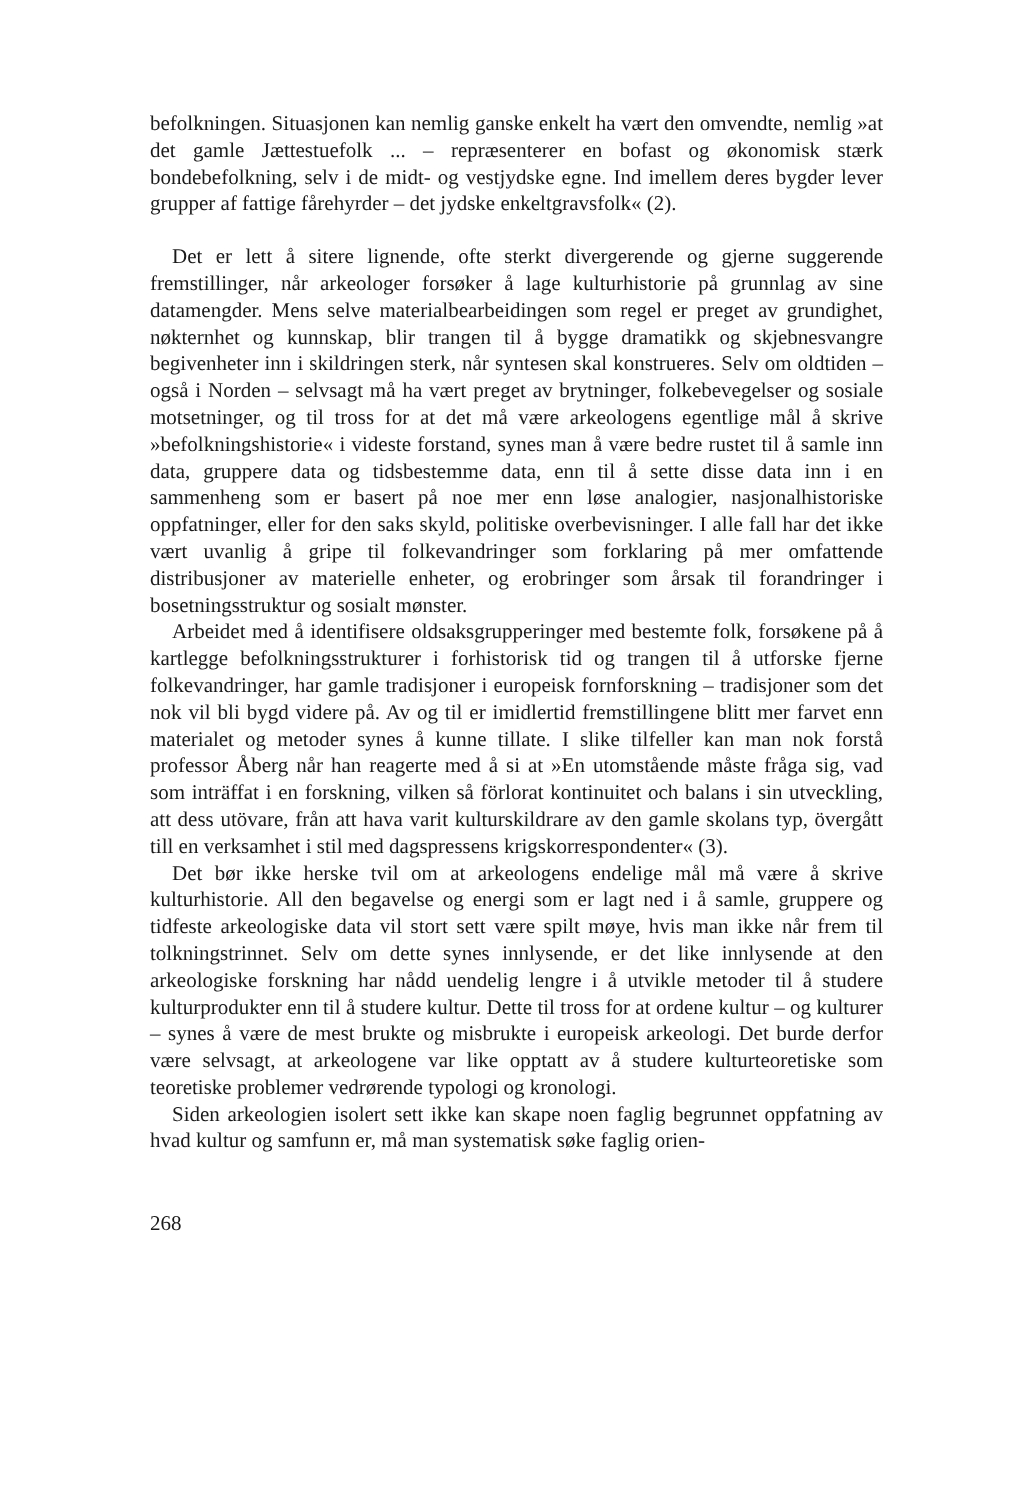befolkningen. Situasjonen kan nemlig ganske enkelt ha vært den omvendte, nemlig »at det gamle Jættestuefolk ... – repræsenterer en bofast og økonomisk stærk bondebefolkning, selv i de midt- og vestjydske egne. Ind imellem deres bygder lever grupper af fattige fårehyrder – det jydske enkeltgravsfolk« (2).
Det er lett å sitere lignende, ofte sterkt divergerende og gjerne suggerende fremstillinger, når arkeologer forsøker å lage kulturhistorie på grunnlag av sine datamengder. Mens selve materialbearbeidingen som regel er preget av grundighet, nøkternhet og kunnskap, blir trangen til å bygge dramatikk og skjebnesvangre begivenheter inn i skildringen sterk, når syntesen skal konstrueres. Selv om oldtiden – også i Norden – selvsagt må ha vært preget av brytninger, folkebevegelser og sosiale motsetninger, og til tross for at det må være arkeologens egentlige mål å skrive »befolkningshistorie« i videste forstand, synes man å være bedre rustet til å samle inn data, gruppere data og tidsbestemme data, enn til å sette disse data inn i en sammenheng som er basert på noe mer enn løse analogier, nasjonalhistoriske oppfatninger, eller for den saks skyld, politiske overbevisninger. I alle fall har det ikke vært uvanlig å gripe til folkevandringer som forklaring på mer omfattende distribusjoner av materielle enheter, og erobringer som årsak til forandringer i bosetningsstruktur og sosialt mønster.
Arbeidet med å identifisere oldsaksgrupperinger med bestemte folk, forsøkene på å kartlegge befolkningsstrukturer i forhistorisk tid og trangen til å utforske fjerne folkevandringer, har gamle tradisjoner i europeisk fornforskning – tradisjoner som det nok vil bli bygd videre på. Av og til er imidlertid fremstillingene blitt mer farvet enn materialet og metoder synes å kunne tillate. I slike tilfeller kan man nok forstå professor Åberg når han reagerte med å si at »En utomstående måste fråga sig, vad som inträffat i en forskning, vilken så förlorat kontinuitet och balans i sin utveckling, att dess utövare, från att hava varit kulturskildrare av den gamle skolans typ, övergått till en verksamhet i stil med dagspressens krigskorrespondenter« (3).
Det bør ikke herske tvil om at arkeologens endelige mål må være å skrive kulturhistorie. All den begavelse og energi som er lagt ned i å samle, gruppere og tidfeste arkeologiske data vil stort sett være spilt møye, hvis man ikke når frem til tolkningstrinnet. Selv om dette synes innlysende, er det like innlysende at den arkeologiske forskning har nådd uendelig lengre i å utvikle metoder til å studere kulturprodukter enn til å studere kultur. Dette til tross for at ordene kultur – og kulturer – synes å være de mest brukte og misbrukte i europeisk arkeologi. Det burde derfor være selvsagt, at arkeologene var like opptatt av å studere kulturteoretiske som teoretiske problemer vedrørende typologi og kronologi.
Siden arkeologien isolert sett ikke kan skape noen faglig begrunnet oppfatning av hvad kultur og samfunn er, må man systematisk søke faglig orien-
268